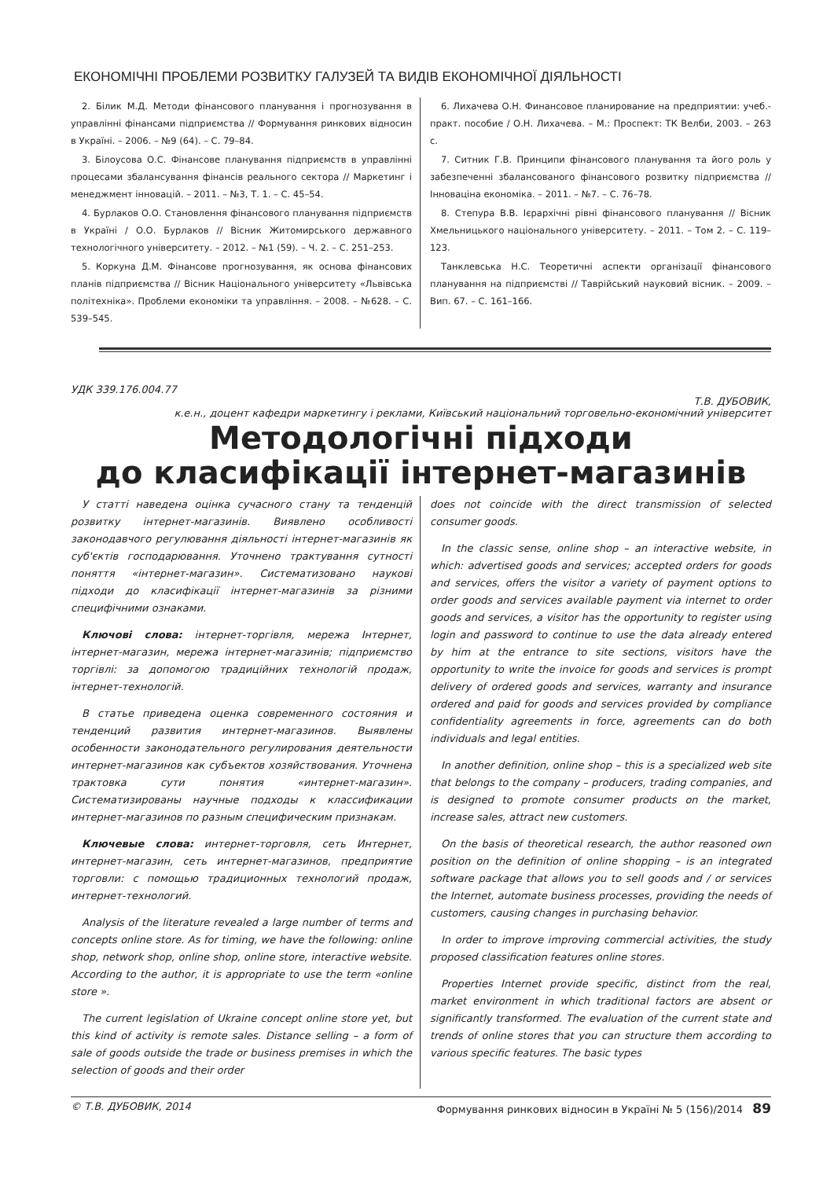ЕКОНОМІЧНІ ПРОБЛЕМИ РОЗВИТКУ ГАЛУЗЕЙ ТА ВИДІВ ЕКОНОМІЧНОЇ ДІЯЛЬНОСТІ
2. Білик М.Д. Методи фінансового планування і прогнозування в управлінні фінансами підприємства // Формування ринкових відносин в Україні. – 2006. – №9 (64). – С. 79–84.
3. Білоусова О.С. Фінансове планування підприємств в управлінні процесами збалансування фінансів реального сектора // Маркетинг і менеджмент інновацій. – 2011. – №3, Т. 1. – С. 45–54.
4. Бурлаков О.О. Становлення фінансового планування підприємств в Україні / О.О. Бурлаков // Вісник Житомирського державного технологічного університету. – 2012. – №1 (59). – Ч. 2. – С. 251–253.
5. Коркуна Д.М. Фінансове прогнозування, як основа фінансових планів підприємства // Вісник Національного університету «Львівська політехніка». Проблеми економіки та управління. – 2008. – №628. – С. 539–545.
6. Лихачева О.Н. Финансовое планирование на предприятии: учеб.-практ. пособие / О.Н. Лихачева. – М.: Проспект: ТК Велби, 2003. – 263 с.
7. Ситник Г.В. Принципи фінансового планування та його роль у забезпеченні збалансованого фінансового розвитку підприємства // Інноваціна економіка. – 2011. – №7. – С. 76–78.
8. Степура В.В. Ієрархічні рівні фінансового планування // Вісник Хмельницького національного університету. – 2011. – Том 2. – С. 119–123.
Танклевська Н.С. Теоретичні аспекти організації фінансового планування на підприємстві // Таврійський науковий вісник. – 2009. – Вип. 67. – С. 161–166.
УДК 339.176.004.77
Т.В. ДУБОВИК,
к.е.н., доцент кафедри маркетингу і реклами, Київський національний торговельно-економічний університет
Методологічні підходи
до класифікації інтернет-магазинів
У статті наведена оцінка сучасного стану та тенденцій розвитку інтернет-магазинів. Виявлено особливості законодавчого регулювання діяльності інтернет-магазинів як суб'єктів господарювання. Уточнено трактування сутності поняття «інтернет-магазин». Систематизовано наукові підходи до класифікації інтернет-магазинів за різними специфічними ознаками.
Ключові слова: інтернет-торгівля, мережа Інтернет, інтернет-магазин, мережа інтернет-магазинів; підприємство торгівлі: за допомогою традиційних технологій продаж, інтернет-технологій.
В статье приведена оценка современного состояния и тенденций развития интернет-магазинов. Выявлены особенности законодательного регулирования деятельности интернет-магазинов как субъектов хозяйствования. Уточнена трактовка сути понятия «интернет-магазин». Систематизированы научные подходы к классификации интернет-магазинов по разным специфическим признакам.
Ключевые слова: интернет-торговля, сеть Интернет, интернет-магазин, сеть интернет-магазинов, предприятие торговли: с помощью традиционных технологий продаж, интернет-технологий.
Analysis of the literature revealed a large number of terms and concepts online store. As for timing, we have the following: online shop, network shop, online shop, online store, interactive website. According to the author, it is appropriate to use the term «online store ».
The current legislation of Ukraine concept online store yet, but this kind of activity is remote sales. Distance selling – a form of sale of goods outside the trade or business premises in which the selection of goods and their order
does not coincide with the direct transmission of selected consumer goods.
In the classic sense, online shop – an interactive website, in which: advertised goods and services; accepted orders for goods and services, offers the visitor a variety of payment options to order goods and services available payment via internet to order goods and services, a visitor has the opportunity to register using login and password to continue to use the data already entered by him at the entrance to site sections, visitors have the opportunity to write the invoice for goods and services is prompt delivery of ordered goods and services, warranty and insurance ordered and paid for goods and services provided by compliance confidentiality agreements in force, agreements can do both individuals and legal entities.
In another definition, online shop – this is a specialized web site that belongs to the company – producers, trading companies, and is designed to promote consumer products on the market, increase sales, attract new customers.
On the basis of theoretical research, the author reasoned own position on the definition of online shopping – is an integrated software package that allows you to sell goods and / or services the Internet, automate business processes, providing the needs of customers, causing changes in purchasing behavior.
In order to improve improving commercial activities, the study proposed classification features online stores.
Properties Internet provide specific, distinct from the real, market environment in which traditional factors are absent or significantly transformed. The evaluation of the current state and trends of online stores that you can structure them according to various specific features. The basic types
© Т.В. ДУБОВИК, 2014 Формування ринкових відносин в Україні № 5 (156)/2014 89